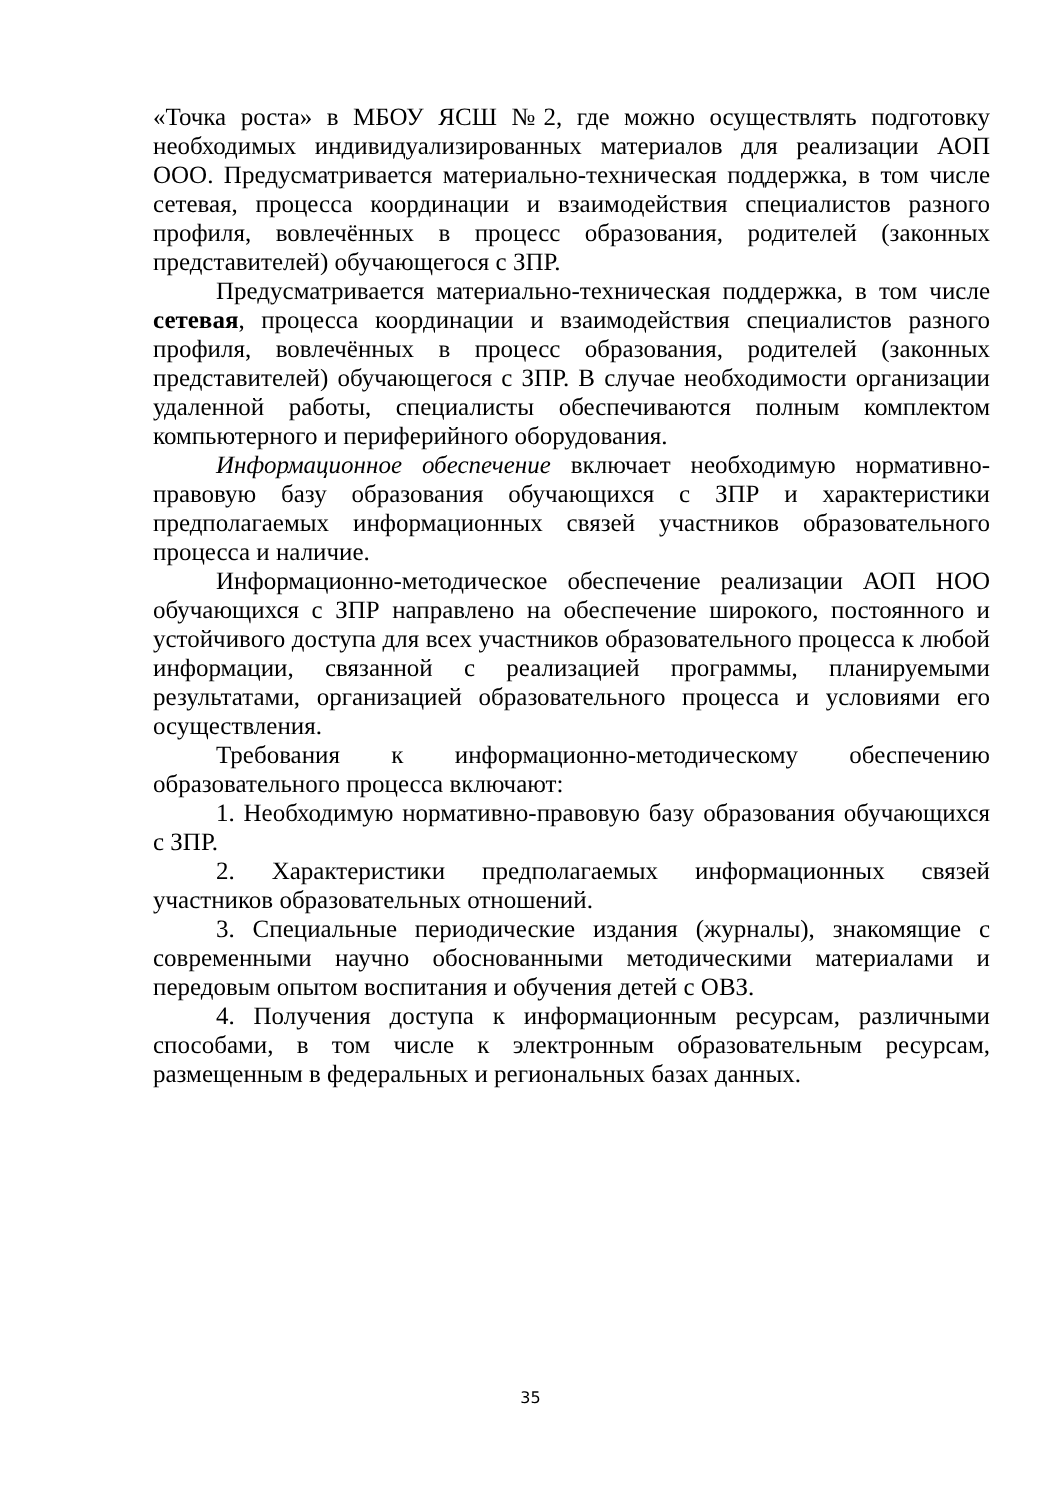«Точка роста» в МБОУ ЯСШ №2, где можно осуществлять подготовку необходимых индивидуализированных материалов для реализации АОП ООО. Предусматривается материально-техническая поддержка, в том числе сетевая, процесса координации и взаимодействия специалистов разного профиля, вовлечённых в процесс образования, родителей (законных представителей) обучающегося с ЗПР.
Предусматривается материально-техническая поддержка, в том числе сетевая, процесса координации и взаимодействия специалистов разного профиля, вовлечённых в процесс образования, родителей (законных представителей) обучающегося с ЗПР. В случае необходимости организации удаленной работы, специалисты обеспечиваются полным комплектом компьютерного и периферийного оборудования.
Информационное обеспечение включает необходимую нормативно-правовую базу образования обучающихся с ЗПР и характеристики предполагаемых информационных связей участников образовательного процесса и наличие.
Информационно-методическое обеспечение реализации АОП НОО обучающихся с ЗПР направлено на обеспечение широкого, постоянного и устойчивого доступа для всех участников образовательного процесса к любой информации, связанной с реализацией программы, планируемыми результатами, организацией образовательного процесса и условиями его осуществления.
Требования к информационно-методическому обеспечению образовательного процесса включают:
1. Необходимую нормативно-правовую базу образования обучающихся с ЗПР.
2. Характеристики предполагаемых информационных связей участников образовательных отношений.
3. Специальные периодические издания (журналы), знакомящие с современными научно обоснованными методическими материалами и передовым опытом воспитания и обучения детей с ОВЗ.
4. Получения доступа к информационным ресурсам, различными способами, в том числе к электронным образовательным ресурсам, размещенным в федеральных и региональных базах данных.
35